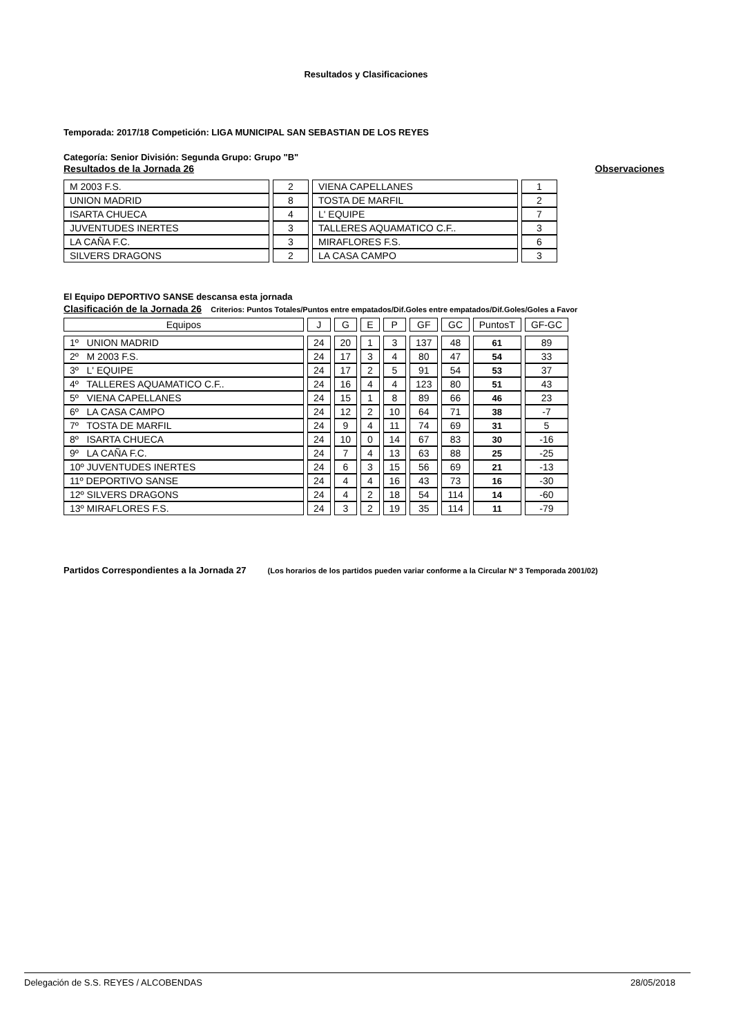Resultados y Clasificaciones
Temporada: 2017/18 Competición: LIGA MUNICIPAL SAN SEBASTIAN DE LOS REYES
Categoría: Senior División: Segunda Grupo: Grupo "B"
Resultados de la Jornada 26 Observaciones
| M 2003 F.S. | 2 | VIENA CAPELLANES | 1 |
| UNION MADRID | 8 | TOSTA DE MARFIL | 2 |
| ISARTA CHUECA | 4 | L' EQUIPE | 7 |
| JUVENTUDES INERTES | 3 | TALLERES AQUAMATICO C.F.. | 3 |
| LA CAÑA F.C. | 3 | MIRAFLORES F.S. | 6 |
| SILVERS DRAGONS | 2 | LA CASA CAMPO | 3 |
El Equipo DEPORTIVO SANSE descansa esta jornada
Clasificación de la Jornada 26 Criterios: Puntos Totales/Puntos entre empatados/Dif.Goles entre empatados/Dif.Goles/Goles a Favor
| Equipos | J | G | E | P | GF | GC | PuntosT | GF-GC |
| 1º UNION MADRID | 24 | 20 | 1 | 3 | 137 | 48 | 61 | 89 |
| 2º M 2003 F.S. | 24 | 17 | 3 | 4 | 80 | 47 | 54 | 33 |
| 3º L' EQUIPE | 24 | 17 | 2 | 5 | 91 | 54 | 53 | 37 |
| 4º TALLERES AQUAMATICO C.F.. | 24 | 16 | 4 | 4 | 123 | 80 | 51 | 43 |
| 5º VIENA CAPELLANES | 24 | 15 | 1 | 8 | 89 | 66 | 46 | 23 |
| 6º LA CASA CAMPO | 24 | 12 | 2 | 10 | 64 | 71 | 38 | -7 |
| 7º TOSTA DE MARFIL | 24 | 9 | 4 | 11 | 74 | 69 | 31 | 5 |
| 8º ISARTA CHUECA | 24 | 10 | 0 | 14 | 67 | 83 | 30 | -16 |
| 9º LA CAÑA F.C. | 24 | 7 | 4 | 13 | 63 | 88 | 25 | -25 |
| 10º JUVENTUDES INERTES | 24 | 6 | 3 | 15 | 56 | 69 | 21 | -13 |
| 11º DEPORTIVO SANSE | 24 | 4 | 4 | 16 | 43 | 73 | 16 | -30 |
| 12º SILVERS DRAGONS | 24 | 4 | 2 | 18 | 54 | 114 | 14 | -60 |
| 13º MIRAFLORES F.S. | 24 | 3 | 2 | 19 | 35 | 114 | 11 | -79 |
Partidos Correspondientes a la Jornada 27 (Los horarios de los partidos pueden variar conforme a la Circular Nº 3 Temporada 2001/02)
Delegación de S.S. REYES / ALCOBENDAS 28/05/2018